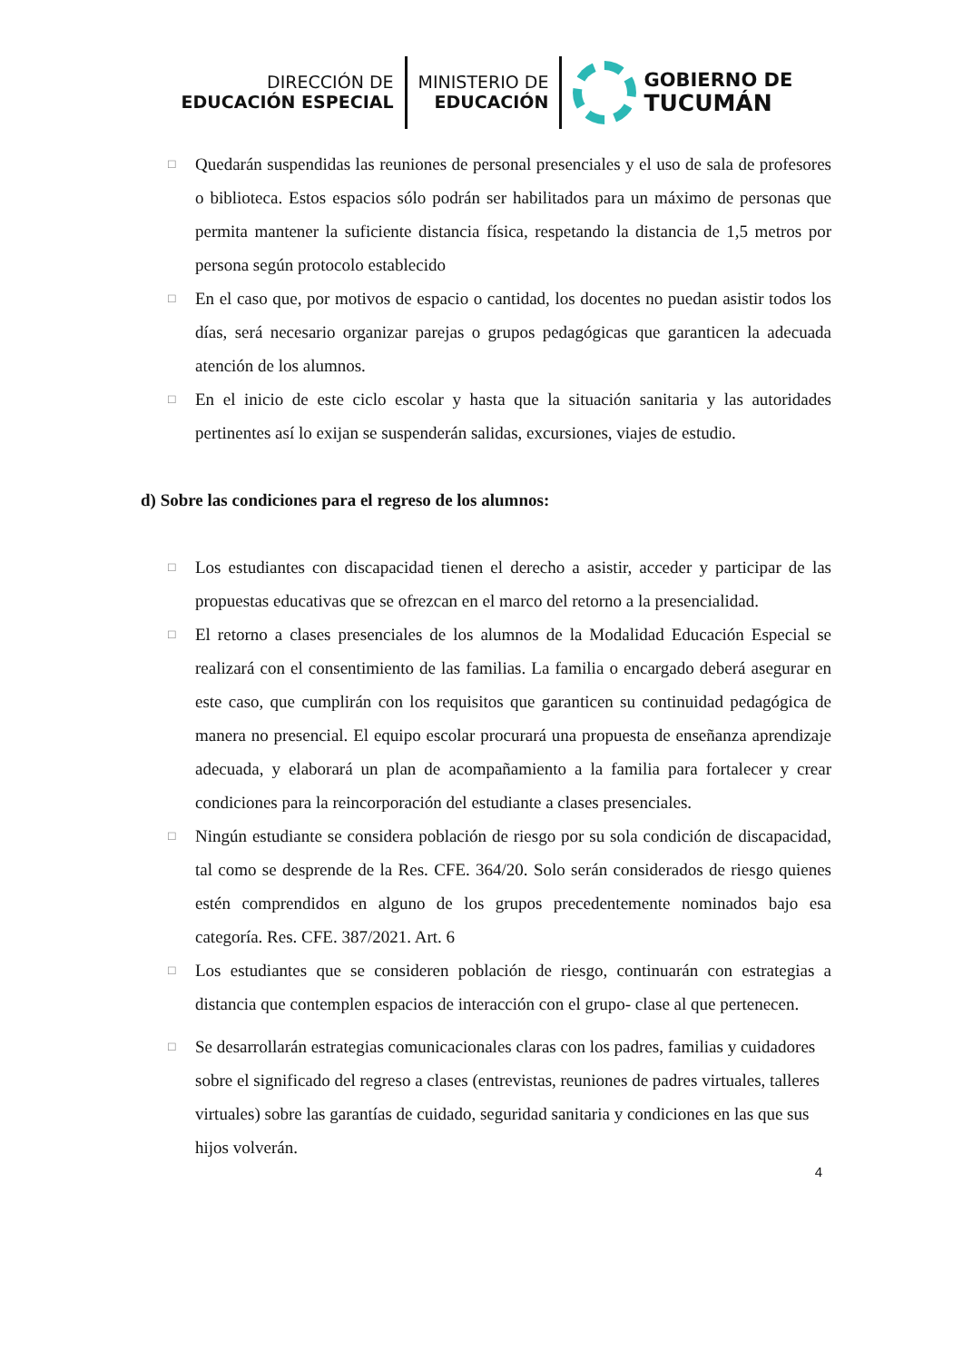DIRECCIÓN DE
EDUCACIÓN ESPECIAL
MINISTERIO DE
EDUCACIÓN
GOBIERNO DE
TUCUMÁN
□
Quedarán suspendidas las reuniones de personal presenciales y el uso de sala de profesores o biblioteca. Estos espacios sólo podrán ser habilitados para un máximo de personas que permita mantener la suficiente distancia física, respetando la distancia de 1,5 metros por persona según protocolo establecido
□
En el caso que, por motivos de espacio o cantidad, los docentes no puedan asistir todos los días, será necesario organizar parejas o grupos pedagógicas que garanticen la adecuada atención de los alumnos.
□
En el inicio de este ciclo escolar y hasta que la situación sanitaria y las autoridades pertinentes así lo exijan se suspenderán salidas, excursiones, viajes de estudio.
d) Sobre las condiciones para el regreso de los alumnos:
□
Los estudiantes con discapacidad tienen el derecho a asistir, acceder y participar de las propuestas educativas que se ofrezcan en el marco del retorno a la presencialidad.
□
El retorno a clases presenciales de los alumnos de la Modalidad Educación Especial se realizará con el consentimiento de las familias. La familia o encargado deberá asegurar en este caso, que cumplirán con los requisitos que garanticen su continuidad pedagógica de manera no presencial. El equipo escolar procurará una propuesta de enseñanza aprendizaje adecuada, y elaborará un plan de acompañamiento a la familia para fortalecer y crear condiciones para la reincorporación del estudiante a clases presenciales.
□
Ningún estudiante se considera población de riesgo por su sola condición de discapacidad, tal como se desprende de la Res. CFE. 364/20. Solo serán considerados de riesgo quienes estén comprendidos en alguno de los grupos precedentemente nominados bajo esa categoría. Res. CFE. 387/2021. Art. 6
□
Los estudiantes que se consideren población de riesgo, continuarán con estrategias a distancia que contemplen espacios de interacción con el grupo- clase al que pertenecen.
□
Se desarrollarán estrategias comunicacionales claras con los padres, familias y cuidadores sobre el significado del regreso a clases (entrevistas, reuniones de padres virtuales, talleres virtuales) sobre las garantías de cuidado, seguridad sanitaria y condiciones en las que sus hijos volverán.
4